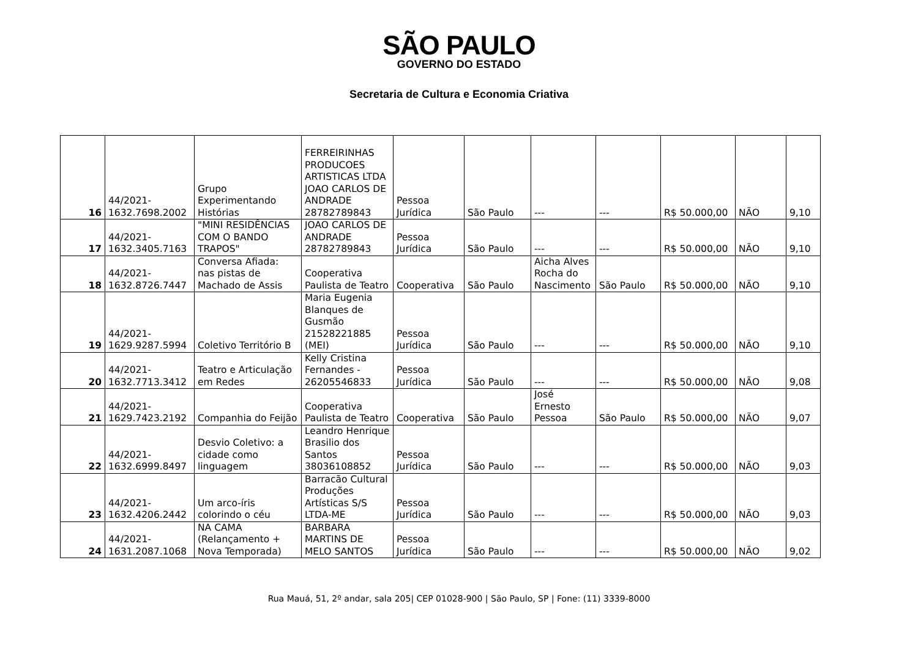SÃO PAULO
GOVERNO DO ESTADO
Secretaria de Cultura e Economia Criativa
| 16 | 44/2021- 1632.7698.2002 | Grupo Experimentando Histórias | FERREIRINHAS PRODUCOES ARTISTICAS LTDA JOAO CARLOS DE ANDRADE 28782789843 | Pessoa Jurídica | São Paulo | --- | --- | R$ 50.000,00 | NÃO | 9,10 |
| 17 | 44/2021- 1632.3405.7163 | "MINI RESIDÊNCIAS COM O BANDO TRAPOS" | JOAO CARLOS DE ANDRADE 28782789843 | Pessoa Jurídica | São Paulo | --- | --- | R$ 50.000,00 | NÃO | 9,10 |
| 18 | 44/2021- 1632.8726.7447 | Conversa Afiada: nas pistas de Machado de Assis | Cooperativa Paulista de Teatro | Cooperativa | São Paulo | Aicha Alves Rocha do Nascimento | São Paulo | R$ 50.000,00 | NÃO | 9,10 |
| 19 | 44/2021- 1629.9287.5994 | Coletivo Território B | Maria Eugenia Blanques de Gusmão 21528221885 (MEI) | Pessoa Jurídica | São Paulo | --- | --- | R$ 50.000,00 | NÃO | 9,10 |
| 20 | 44/2021- 1632.7713.3412 | Teatro e Articulação em Redes | Kelly Cristina Fernandes - 26205546833 | Pessoa Jurídica | São Paulo | --- | --- | R$ 50.000,00 | NÃO | 9,08 |
| 21 | 44/2021- 1629.7423.2192 | Companhia do Feijão | Cooperativa Paulista de Teatro | Cooperativa | São Paulo | José Ernesto Pessoa | São Paulo | R$ 50.000,00 | NÃO | 9,07 |
| 22 | 44/2021- 1632.6999.8497 | Desvio Coletivo: a cidade como linguagem | Leandro Henrique Brasilio dos Santos 38036108852 | Pessoa Jurídica | São Paulo | --- | --- | R$ 50.000,00 | NÃO | 9,03 |
| 23 | 44/2021- 1632.4206.2442 | Um arco-íris colorindo o céu | Barracão Cultural Produções Artísticas S/S LTDA-ME | Pessoa Jurídica | São Paulo | --- | --- | R$ 50.000,00 | NÃO | 9,03 |
| 24 | 44/2021- 1631.2087.1068 | NA CAMA (Relançamento + Nova Temporada) | BARBARA MARTINS DE MELO SANTOS | Pessoa Jurídica | São Paulo | --- | --- | R$ 50.000,00 | NÃO | 9,02 |
Rua Mauá, 51, 2º andar, sala 205| CEP 01028-900 | São Paulo, SP | Fone: (11) 3339-8000